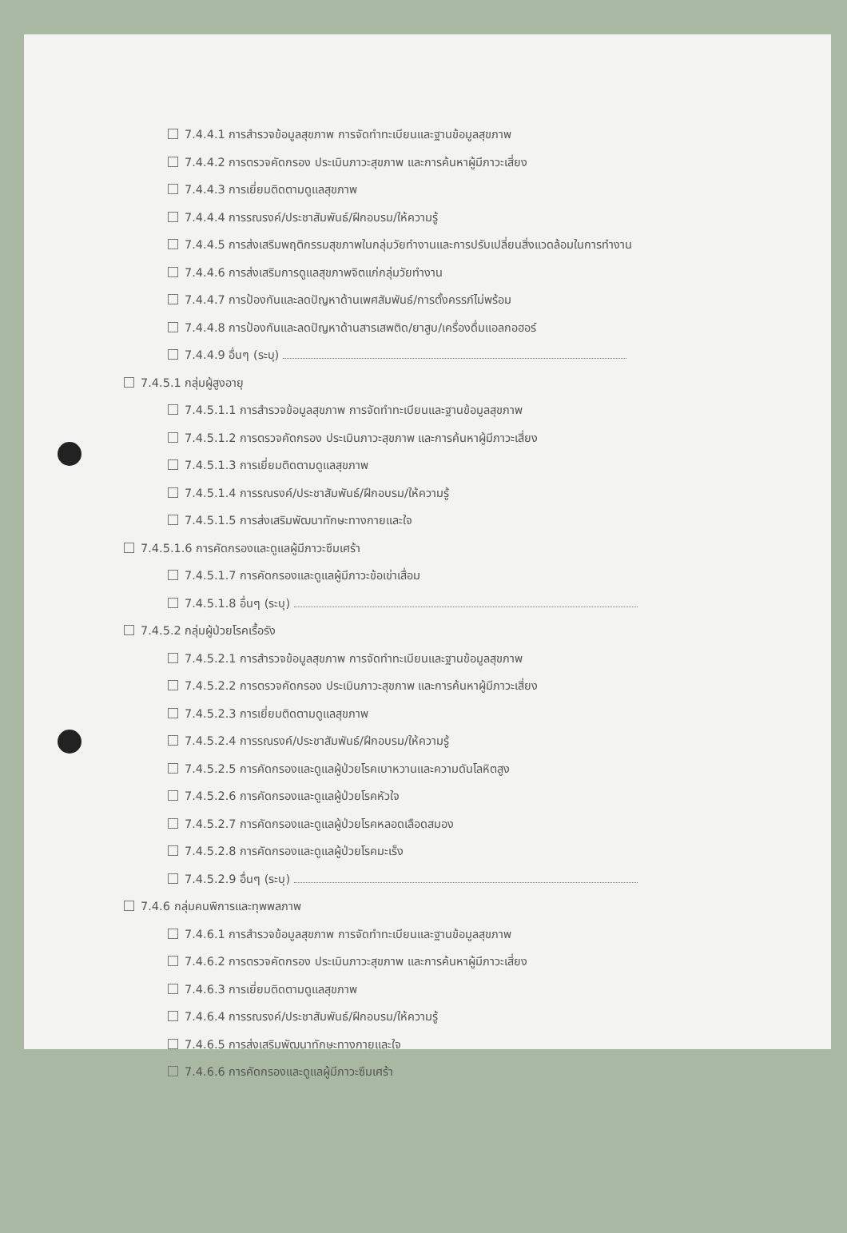7.4.4.1 การสำรวจข้อมูลสุขภาพ การจัดทำทะเบียนและฐานข้อมูลสุขภาพ
7.4.4.2 การตรวจคัดกรอง ประเมินภาวะสุขภาพ และการค้นหาผู้มีภาวะเสี่ยง
7.4.4.3 การเยี่ยมติดตามดูแลสุขภาพ
7.4.4.4 การรณรงค์/ประชาสัมพันธ์/ฝึกอบรม/ให้ความรู้
7.4.4.5 การส่งเสริมพฤติกรรมสุขภาพในกลุ่มวัยทำงานและการปรับเปลี่ยนสิ่งแวดล้อมในการทำงาน
7.4.4.6 การส่งเสริมการดูแลสุขภาพจิตแก่กลุ่มวัยทำงาน
7.4.4.7 การป้องกันและลดปัญหาด้านเพศสัมพันธ์/การตั้งครรภ์ไม่พร้อม
7.4.4.8 การป้องกันและลดปัญหาด้านสารเสพติด/ยาสูบ/เครื่องดื่มแอลกอฮอร์
7.4.4.9 อื่นๆ (ระบุ)
7.4.5.1 กลุ่มผู้สูงอายุ
7.4.5.1.1 การสำรวจข้อมูลสุขภาพ การจัดทำทะเบียนและฐานข้อมูลสุขภาพ
7.4.5.1.2 การตรวจคัดกรอง ประเมินภาวะสุขภาพ และการค้นหาผู้มีภาวะเสี่ยง
7.4.5.1.3 การเยี่ยมติดตามดูแลสุขภาพ
7.4.5.1.4 การรณรงค์/ประชาสัมพันธ์/ฝึกอบรม/ให้ความรู้
7.4.5.1.5 การส่งเสริมพัฒนาทักษะทางกายและใจ
7.4.5.1.6 การคัดกรองและดูแลผู้มีภาวะซึมเศร้า
7.4.5.1.7 การคัดกรองและดูแลผู้มีภาวะข้อเข่าเสื่อม
7.4.5.1.8 อื่นๆ (ระบุ)
7.4.5.2 กลุ่มผู้ป่วยโรคเรื้อรัง
7.4.5.2.1 การสำรวจข้อมูลสุขภาพ การจัดทำทะเบียนและฐานข้อมูลสุขภาพ
7.4.5.2.2 การตรวจคัดกรอง ประเมินภาวะสุขภาพ และการค้นหาผู้มีภาวะเสี่ยง
7.4.5.2.3 การเยี่ยมติดตามดูแลสุขภาพ
7.4.5.2.4 การรณรงค์/ประชาสัมพันธ์/ฝึกอบรม/ให้ความรู้
7.4.5.2.5 การคัดกรองและดูแลผู้ป่วยโรคเบาหวานและความดันโลหิตสูง
7.4.5.2.6 การคัดกรองและดูแลผู้ป่วยโรคหัวใจ
7.4.5.2.7 การคัดกรองและดูแลผู้ป่วยโรคหลอดเลือดสมอง
7.4.5.2.8 การคัดกรองและดูแลผู้ป่วยโรคมะเร็ง
7.4.5.2.9 อื่นๆ (ระบุ)
7.4.6 กลุ่มคนพิการและทุพพลภาพ
7.4.6.1 การสำรวจข้อมูลสุขภาพ การจัดทำทะเบียนและฐานข้อมูลสุขภาพ
7.4.6.2 การตรวจคัดกรอง ประเมินภาวะสุขภาพ และการค้นหาผู้มีภาวะเสี่ยง
7.4.6.3 การเยี่ยมติดตามดูแลสุขภาพ
7.4.6.4 การรณรงค์/ประชาสัมพันธ์/ฝึกอบรม/ให้ความรู้
7.4.6.5 การส่งเสริมพัฒนาทักษะทางกายและใจ
7.4.6.6 การคัดกรองและดูแลผู้มีภาวะซึมเศร้า